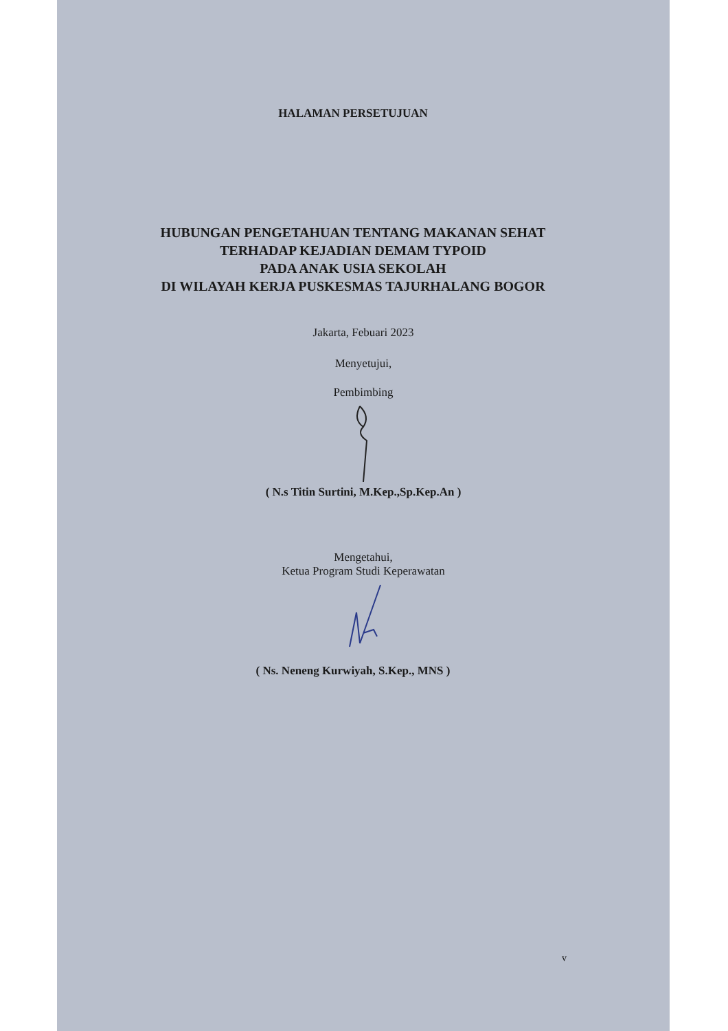HALAMAN PERSETUJUAN
HUBUNGAN PENGETAHUAN TENTANG MAKANAN SEHAT
TERHADAP KEJADIAN DEMAM TYPOID
PADA ANAK USIA SEKOLAH
DI WILAYAH KERJA PUSKESMAS TAJURHALANG BOGOR
Jakarta, Febuari 2023
Menyetujui,
Pembimbing
( N.s Titin Surtini, M.Kep.,Sp.Kep.An )
Mengetahui,
Ketua Program Studi Keperawatan
( Ns. Neneng Kurwiyah, S.Kep., MNS )
v